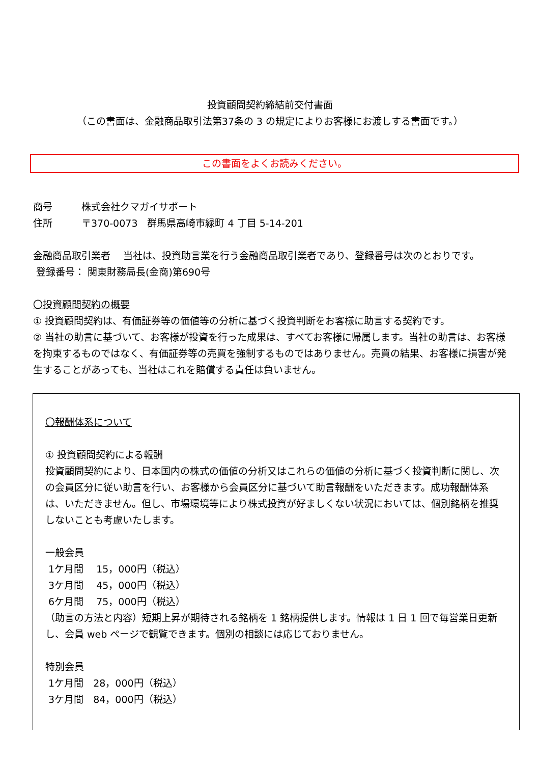投資顧問契約締結前交付書面
（この書面は、金融商品取引法第37条の 3 の規定によりお客様にお渡しする書面です。）
この書面をよくお読みください。
商号　　　株式会社クマガイサポート
住所　　　〒370-0073　群馬県高崎市緑町 4 丁目 5-14-201
金融商品取引業者　 当社は、投資助言業を行う金融商品取引業者であり、登録番号は次のとおりです。
登録番号： 関東財務局長(金商)第690号
〇投資顧問契約の概要
① 投資顧問契約は、有価証券等の価値等の分析に基づく投資判断をお客様に助言する契約です。
② 当社の助言に基づいて、お客様が投資を行った成果は、すべてお客様に帰属します。当社の助言は、お客様を拘束するものではなく、有価証券等の売買を強制するものではありません。売買の結果、お客様に損害が発生することがあっても、当社はこれを賠償する責任は負いません。
〇報酬体系について
① 投資顧問契約による報酬
投資顧問契約により、日本国内の株式の価値の分析又はこれらの価値の分析に基づく投資判断に関し、次の会員区分に従い助言を行い、お客様から会員区分に基づいて助言報酬をいただきます。成功報酬体系は、いただきません。但し、市場環境等により株式投資が好ましくない状況においては、個別銘柄を推奨しないことも考慮いたします。
一般会員
1ケ月間　 15，000円（税込）
3ケ月間　 45，000円（税込）
6ケ月間　 75，000円（税込）
（助言の方法と内容）短期上昇が期待される銘柄を 1 銘柄提供します。情報は 1 日 1 回で毎営業日更新し、会員 web ページで観覧できます。個別の相談には応じておりません。
特別会員
1ケ月間　28，000円（税込）
3ケ月間　84，000円（税込）